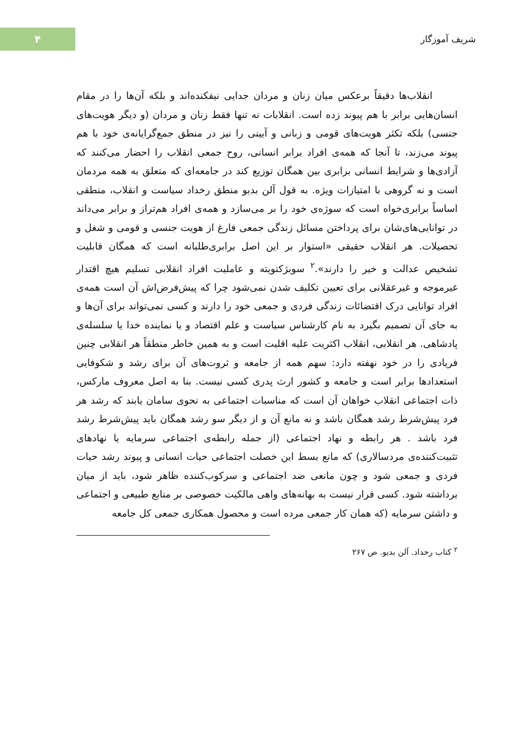۴
شریف آموزگار
انقلاب‌ها دقیقاً برعکس میان زنان و مردان جدایی نیفکنده‌اند و بلکه آن‌ها را در مقام انسان‌هایی برابر با هم پیوند زده است. انقلابات نه تنها فقط زنان و مردان (و دیگر هویت‌های جنسی) بلکه تکثر هویت‌های قومی و زبانی و آیینی را نیز در منطق جمع‌گرایانه‌ی خود با هم پیوند می‌زند، تا آنجا که همه‌ی افراد برابر انسانی، روح جمعی انقلاب را احضار می‌کنند که آزادی‌ها و شرایط انسانی برابری بین همگان توزیع کند در جامعه‌ای که متعلق به همه مردمان است و نه گروهی با امتیازات ویژه. به قول آلن بدیو منطق رخداد سیاست و انقلاب، منطقی اساساً برابری‌خواه است که سوژه‌ی خود را بر می‌سازد و همه‌ی افراد هم‌تراز و برابر می‌داند در توانایی‌های‌شان برای پرداختن مسائل زندگی جمعی فارغ از هویت جنسی و قومی و شغل و تحصیلات. هر انقلاب حقیقی «استوار بر این اصل برابری‌طلبانه است که همگان قابلیت تشخیص عدالت و خیر را دارند».<sup>۲</sup> سوبژکتویته و عاملیت افراد انقلابی تسلیم هیچ اقتدار غیرموجه و غیرعقلانی برای تعیین تکلیف شدن نمی‌شود چرا که پیش‌فرض‌اش آن است همه‌ی افراد توانایی درک اقتضائات زندگی فردی و جمعی خود را دارند و کسی نمی‌تواند برای آن‌ها و به جای آن تصمیم بگیرد به نام کارشناس سیاست و علم اقتصاد و یا نماینده خدا یا سلسله‌ی پادشاهی. هر انقلابی، انقلاب اکثریت علیه اقلیت است و به همین خاطر منطقاً هر انقلابی چنین فریادی را در خود نهفته دارد: سهم همه از جامعه و ثروت‌های آن برای رشد و شکوفایی استعدادها برابر است و جامعه و کشور ارث پدری کسی نیست. بنا به اصل معروف مارکس، ذات اجتماعی انقلاب خواهان آن است که مناسبات اجتماعی به نحوی سامان یابند که رشد هر فرد پیش‌شرط رشد همگان باشد و نه مانع آن و از دیگر سو رشد همگان باید پیش‌شرط رشد فرد باشد . هر رابطه و نهاد اجتماعی (از جمله رابطه‌ی اجتماعی سرمایه یا نهادهای تثبیت‌کننده‌ی مردسالاری) که مانع بسط این خصلت اجتماعی حیات انسانی و پیوند رشد حیات فردی و جمعی شود و چون مانعی ضد اجتماعی و سرکوب‌کننده ظاهر شود، باید از میان برداشته شود. کسی قرار نیست به بهانه‌های واهی مالکیت خصوصی بر منابع طبیعی و اجتماعی و داشتن سرمایه (که همان کار جمعی مرده است و محصول همکاری جمعی کل جامعه
<sup>۲</sup> کتاب رخداد. آلن بدیو. ص ۲۶۷